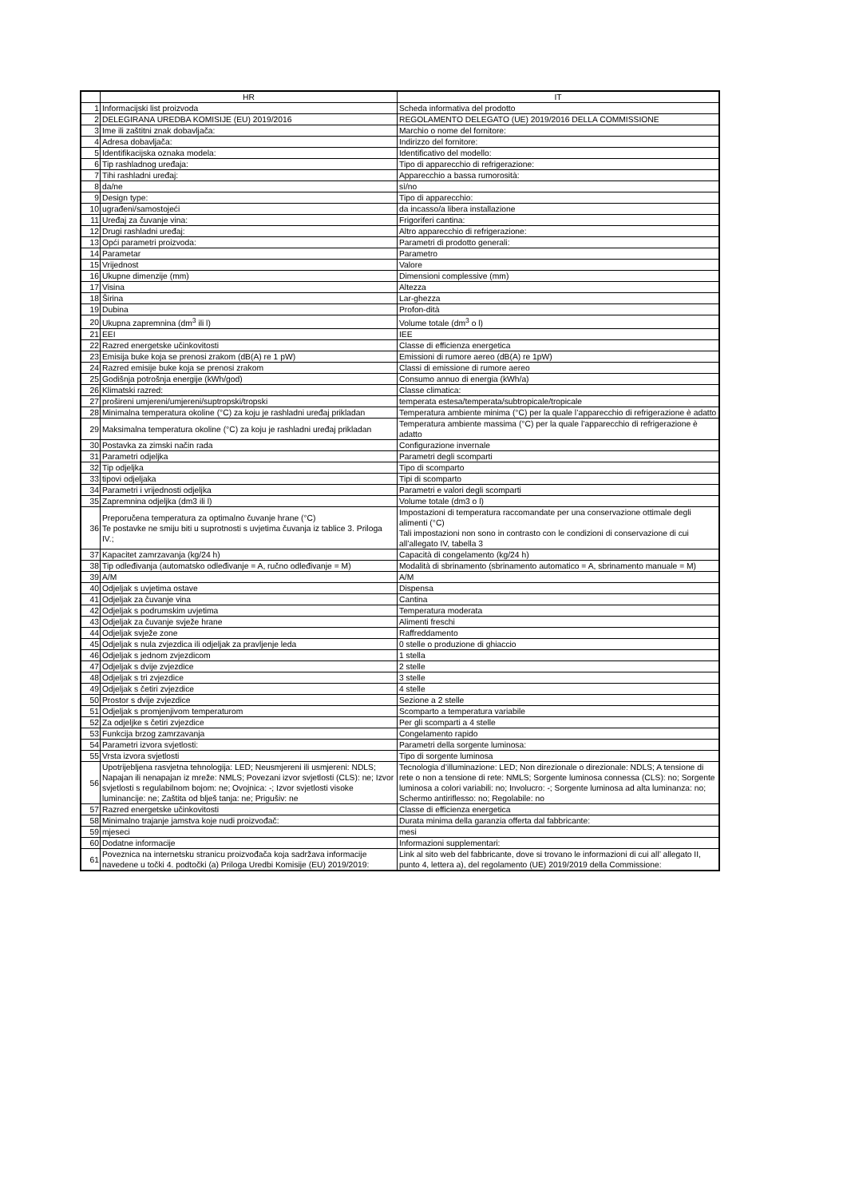| | HR | IT |
| --- | --- | --- |
| 1 | Informacijski list proizvoda | Scheda informativa del prodotto |
| 2 | DELEGIRANA UREDBA KOMISIJE (EU) 2019/2016 | REGOLAMENTO DELEGATO (UE) 2019/2016 DELLA COMMISSIONE |
| 3 | Ime ili zaštitni znak dobavljača: | Marchio o nome del fornitore: |
| 4 | Adresa dobavljača: | Indirizzo del fornitore: |
| 5 | Identifikacijska oznaka modela: | Identificativo del modello: |
| 6 | Tip rashladnog uređaja: | Tipo di apparecchio di refrigerazione: |
| 7 | Tihi rashladni uređaj: | Apparecchio a bassa rumorosità: |
| 8 | da/ne | sì/no |
| 9 | Design type: | Tipo di apparecchio: |
| 10 | ugrađeni/samostojeći | da incasso/a libera installazione |
| 11 | Uređaj za čuvanje vina: | Frigoriferi cantina: |
| 12 | Drugi rashladni uređaj: | Altro apparecchio di refrigerazione: |
| 13 | Opći parametri proizvoda: | Parametri di prodotto generali: |
| 14 | Parametar | Parametro |
| 15 | Vrijednost | Valore |
| 16 | Ukupne dimenzije (mm) | Dimensioni complessive (mm) |
| 17 | Visina | Altezza |
| 18 | Širina | Lar-ghezza |
| 19 | Dubina | Profon-dità |
| 20 | Ukupna zapremnina (dm<sup>3</sup> ili l) | Volume totale (dm<sup>3</sup> o l) |
| 21 | EEI | IEE |
| 22 | Razred energetske učinkovitosti | Classe di efficienza energetica |
| 23 | Emisija buke koja se prenosi zrakom (dB(A) re 1 pW) | Emissioni di rumore aereo (dB(A) re 1pW) |
| 24 | Razred emisije buke koja se prenosi zrakom | Classi di emissione di rumore aereo |
| 25 | Godišnja potrošnja energije (kWh/god) | Consumo annuo di energia (kWh/a) |
| 26 | Klimatski razred: | Classe climatica: |
| 27 | prošireni umjereni/umjereni/suptropski/tropski | temperata estesa/temperata/subtropicale/tropicale |
| 28 | Minimalna temperatura okoline (°C) za koju je rashladni uređaj prikladan | Temperatura ambiente minima (°C) per la quale l’apparecchio di refrigerazione è adatto |
| 29 | Maksimalna temperatura okoline (°C) za koju je rashladni uređaj prikladan | Temperatura ambiente massima (°C) per la quale l’apparecchio di refrigerazione è adatto |
| 30 | Postavka za zimski način rada | Configurazione invernale |
| 31 | Parametri odjeljka | Parametri degli scomparti |
| 32 | Tip odjeljka | Tipo di scomparto |
| 33 | tipovi odjeljaka | Tipi di scomparto |
| 34 | Parametri i vrijednosti odjeljka | Parametri e valori degli scomparti |
| 35 | Zapremnina odjeljka (dm3 ili l) | Volume totale (dm3 o l) |
| 36 | Preporučena temperatura za optimalno čuvanje hrane (°C) Te postavke ne smiju biti u suprotnosti s uvjetima čuvanja iz tablice 3. Priloga IV.; | Impostazioni di temperatura raccomandate per una conservazione ottimale degli alimenti (°C) Tali impostazioni non sono in contrasto con le condizioni di conservazione di cui all’allegato IV, tabella 3 |
| 37 | Kapacitet zamrzavanja (kg/24 h) | Capacità di congelamento (kg/24 h) |
| 38 | Tip odleđivanja (automatsko odleđivanje = A, ručno odleđivanje = M) | Modalità di sbrinamento (sbrinamento automatico = A, sbrinamento manuale = M) |
| 39 | A/M | A/M |
| 40 | Odjeljak s uvjetima ostave | Dispensa |
| 41 | Odjeljak za čuvanje vina | Cantina |
| 42 | Odjeljak s podrumskim uvjetima | Temperatura moderata |
| 43 | Odjeljak za čuvanje svježe hrane | Alimenti freschi |
| 44 | Odjeljak svježe zone | Raffreddamento |
| 45 | Odjeljak s nula zvjezdica ili odjeljak za pravljenje leda | 0 stelle o produzione di ghiaccio |
| 46 | Odjeljak s jednom zvjezdicom | 1 stella |
| 47 | Odjeljak s dvije zvjezdice | 2 stelle |
| 48 | Odjeljak s tri zvjezdice | 3 stelle |
| 49 | Odjeljak s četiri zvjezdice | 4 stelle |
| 50 | Prostor s dvije zvjezdice | Sezione a 2 stelle |
| 51 | Odjeljak s promjenjivom temperaturom | Scomparto a temperatura variabile |
| 52 | Za odjeljke s četiri zvjezdice | Per gli scomparti a 4 stelle |
| 53 | Funkcija brzog zamrzavanja | Congelamento rapido |
| 54 | Parametri izvora svjetlosti: | Parametri della sorgente luminosa: |
| 55 | Vrsta izvora svjetlosti | Tipo di sorgente luminosa |
| 56 | Upotrijebljena rasvjetna tehnologija: LED; Neusmjereni ili usmjereni: NDLS; Napajan ili nenapajan iz mreže: NMLS; Povezani izvor svjetlosti (CLS): ne; Izvor svjetlosti s regulabilnom bojom: ne; Ovojnica: -; Izvor svjetlosti visoke luminancije: ne; Zaštita od blješ tanja: ne; Prigušiv: ne | Tecnologia d’illuminazione: LED; Non direzionale o direzionale: NDLS; A tensione di rete o non a tensione di rete: NMLS; Sorgente luminosa connessa (CLS): no; Sorgente luminosa a colori variabili: no; Involucro: -; Sorgente luminosa ad alta luminanza: no; Schermo antiriflesso: no; Regolabile: no |
| 57 | Razred energetske učinkovitosti | Classe di efficienza energetica |
| 58 | Minimalno trajanje jamstva koje nudi proizvođač: | Durata minima della garanzia offerta dal fabbricante: |
| 59 | mjeseci | mesi |
| 60 | Dodatne informacije | Informazioni supplementari: |
| 61 | Poveznica na internetsku stranicu proizvođača koja sadržava informacije navedene u točki 4. podtočki (a) Priloga Uredbi Komisije (EU) 2019/2019: | Link al sito web del fabbricante, dove si trovano le informazioni di cui all’ allegato II, punto 4, lettera a), del regolamento (UE) 2019/2019 della Commissione: |